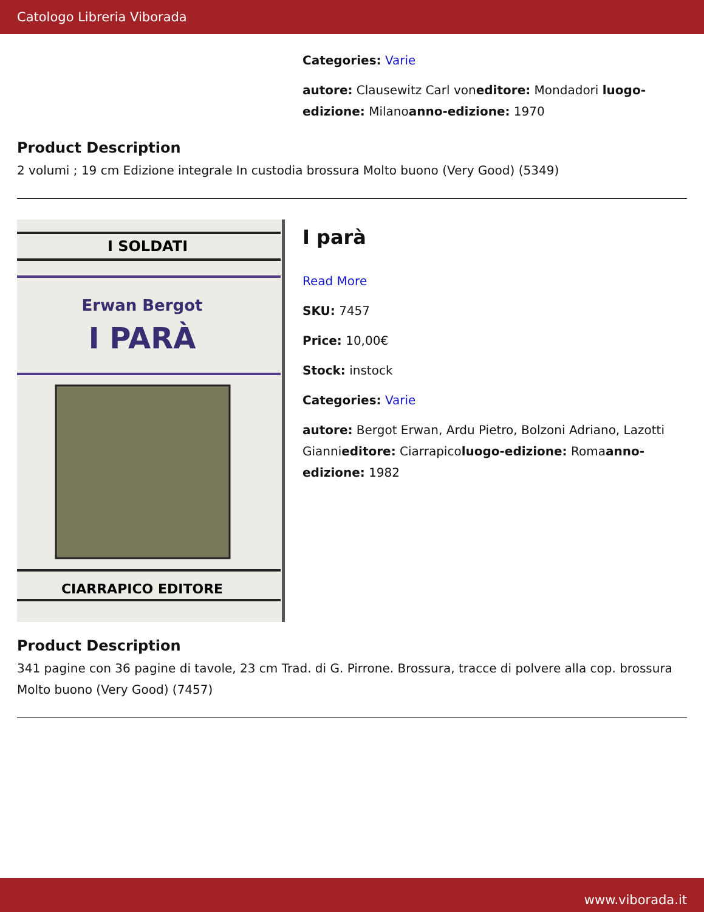Catologo Libreria Viborada
Categories: Varie
autore: Clausewitz Carl voneditore: Mondadori luogo-edizione: Milanoanno-edizione: 1970
Product Description
2 volumi ; 19 cm Edizione integrale In custodia brossura Molto buono (Very Good) (5349)
I SOLDATI
Erwan Bergot
I PARÀ
CIARRAPICO EDITORE
I parà
Read More
SKU: 7457
Price: 10,00€
Stock: instock
Categories: Varie
autore: Bergot Erwan, Ardu Pietro, Bolzoni Adriano, Lazotti Giannieditore: Ciarrapicoluogo-edizione: Romaanno-edizione: 1982
Product Description
341 pagine con 36 pagine di tavole, 23 cm Trad. di G. Pirrone. Brossura, tracce di polvere alla cop. brossura Molto buono (Very Good) (7457)
www.viborada.it